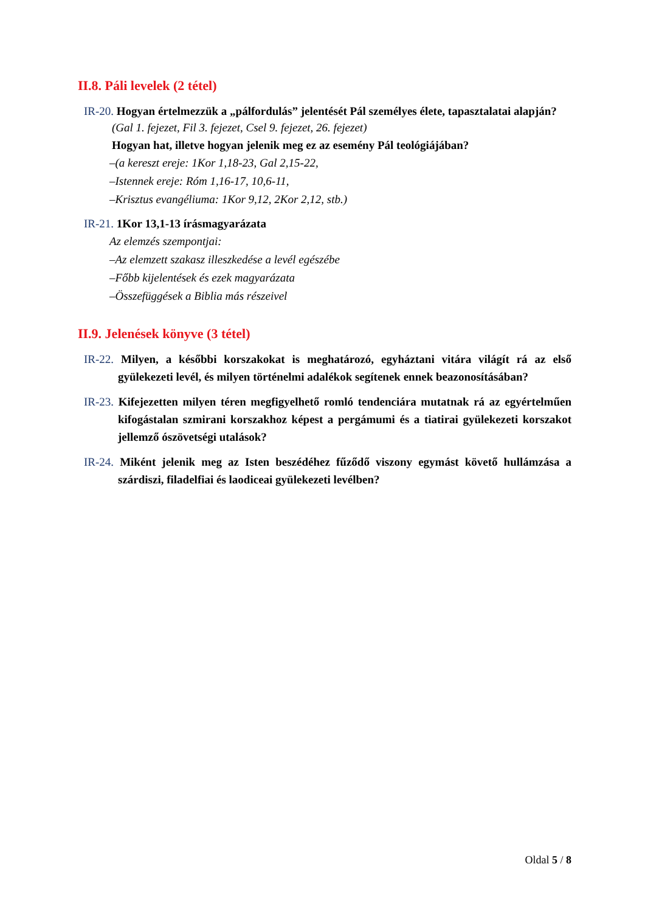II.8. Páli levelek (2 tétel)
IR-20. Hogyan értelmezzük a „pálfordulás” jelentését Pál személyes élete, tapasztalatai alapján?
(Gal 1. fejezet, Fil 3. fejezet, Csel 9. fejezet, 26. fejezet)
Hogyan hat, illetve hogyan jelenik meg ez az esemény Pál teológiájában?
–(a kereszt ereje: 1Kor 1,18-23, Gal 2,15-22,
–Istennek ereje: Róm 1,16-17, 10,6-11,
–Krisztus evangéliuma: 1Kor 9,12, 2Kor 2,12, stb.)
IR-21. 1Kor 13,1-13 írásmagyarázata
Az elemzés szempontjai:
–Az elemzett szakasz illeszkedése a levél egészébe
–Főbb kijelentések és ezek magyarázata
–Összefüggések a Biblia más részeivel
II.9. Jelenések könyve (3 tétel)
IR-22. Milyen, a későbbi korszakokat is meghatározó, egyháztani vitára világít rá az első gyülekezeti levél, és milyen történelmi adalékok segítenek ennek beazonosításában?
IR-23. Kifejezetten milyen téren megfigyelhető romló tendenciára mutatnak rá az egyértelműen kifogástalan szmirani korszakhoz képest a pergámumi és a tiatirai gyülekezeti korszakot jellemző ószövetségi utalások?
IR-24. Miként jelenik meg az Isten beszédéhez fűződő viszony egymást követő hullámzása a szárdiszi, filadelfiai és laodiceai gyülekezeti levélben?
Oldal 5 / 8